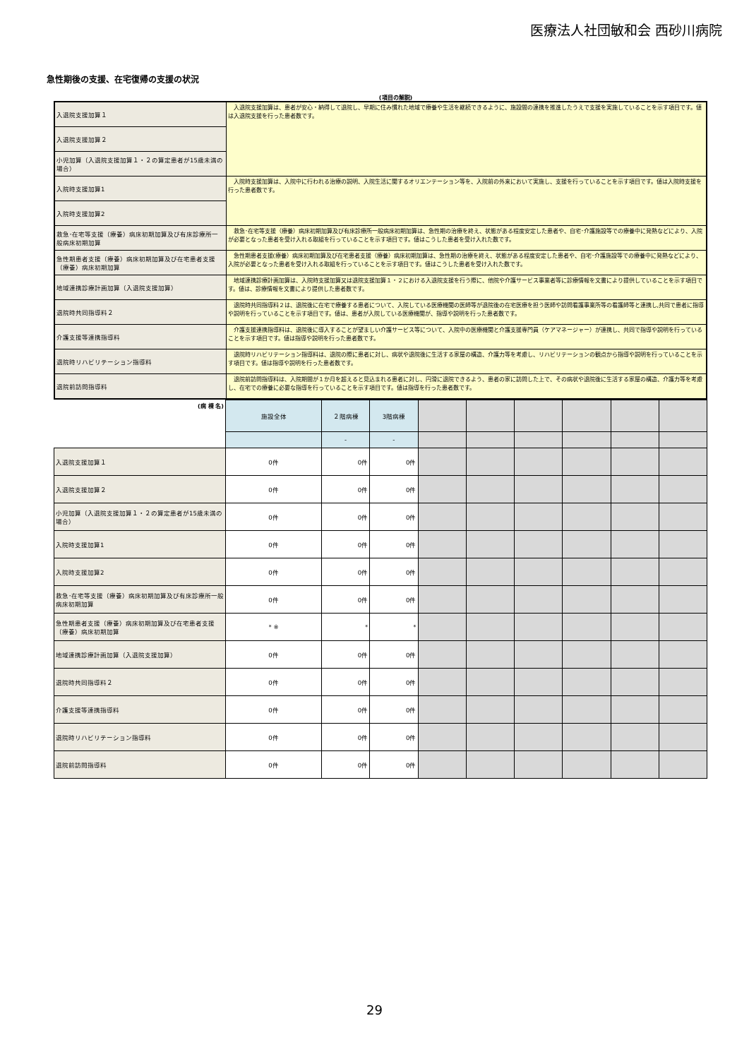医療法人社団敏和会 西砂川病院
急性期後の支援、在宅復帰の支援の状況
(項目の解説)
| 入退院支援加算１ | 入退院支援加算は、患者が安心・納得して退院し、早期に住み慣れた地域で療養や生活を継続できるように、施設間の連携を推進したうえで支援を実施していることを示す項目です。値は入退院支援を行った患者数です。 |
| 入退院支援加算２ | |
| 小児加算（入退院支援加算１・２の算定患者が15歳未満の場合） | |
| 入院時支援加算1 | 入院時支援加算は、入院中に行われる治療の説明、入院生活に関するオリエンテーション等を、入院前の外来において実施し、支援を行っていることを示す項目です。値は入院時支援を行った患者数です。 |
| 入院時支援加算2 | |
| 救急･在宅等支援（療養）病床初期加算及び有床診療所一般病床初期加算 | 救急･在宅等支援（療養）病床初期加算及び有床診療所一般病床初期加算は、急性期の治療を終え、状態がある程度安定した患者や、自宅･介護施設等での療養中に発熱などにより、入院が必要となった患者を受け入れる取組を行っていることを示す項目です。値はこうした患者を受け入れた数です。 |
| 急性期患者支援（療養）病床初期加算及び在宅患者支援（療養）病床初期加算 | 急性期患者支援(療養）病床初期加算及び在宅患者支援（療養）病床初期加算は、急性期の治療を終え、状態がある程度安定した患者や、自宅･介護施設等での療養中に発熱などにより、入院が必要となった患者を受け入れる取組を行っていることを示す項目です。値はこうした患者を受け入れた数です。 |
| 地域連携診療計画加算（入退院支援加算） | 地域連携診療計画加算は、入院時支援加算又は退院支援加算１・２における入退院支援を行う際に、他院や介護サービス事業者等に診療情報を文書により提供していることを示す項目です。値は、診療情報を文書により提供した患者数です。 |
| 退院時共同指導料２ | 退院時共同指導料２は、退院後に在宅で療養する患者について、入院している医療機関の医師等が退院後の在宅医療を担う医師や訪問看護事業所等の看護師等と連携し,共同で患者に指導や説明を行っていることを示す項目です。値は、患者が入院している医療機関が、指導や説明を行った患者数です。 |
| 介護支援等連携指導料 | 介護支援連携指導料は、退院後に導入することが望ましい介護サービス等について、入院中の医療機関と介護支援専門員（ケアマネージャー）が連携し、共同で指導や説明を行っていることを示す項目です。値は指導や説明を行った患者数です。 |
| 退院時リハビリテーション指導料 | 退院時リハビリテーション指導料は、退院の際に患者に対し、病状や退院後に生活する家屋の構造、介護力等を考慮し、リハビリテーションの観点から指導や説明を行っていることを示す項目です。値は指導や説明を行った患者数です。 |
| 退院前訪問指導料 | 退院前訪問指導料は、入院期間が１か月を超えると見込まれる患者に対し、円滑に退院できるよう、患者の家に訪問した上で、その病状や退院後に生活する家屋の構造、介護力等を考慮し、在宅での療養に必要な指導を行っていることを示す項目です。値は指導を行った患者数です。 |
| (病 棟 名) | 施設全体 | ２階病棟 | 3階病棟 | | | | | | |
| | | - | - | | | | | | |
| 入退院支援加算１ | 0件 | 0件 | 0件 | | | | | | |
| 入退院支援加算２ | 0件 | 0件 | 0件 | | | | | | |
| 小児加算（入退院支援加算１・２の算定患者が15歳未満の場合） | 0件 | 0件 | 0件 | | | | | | |
| 入院時支援加算1 | 0件 | 0件 | 0件 | | | | | | |
| 入院時支援加算2 | 0件 | 0件 | 0件 | | | | | | |
| 救急･在宅等支援（療養）病床初期加算及び有床診療所一般病床初期加算 | 0件 | 0件 | 0件 | | | | | | |
| 急性期患者支援（療養）病床初期加算及び在宅患者支援（療養）病床初期加算 | * ※ | * | * | | | | | | |
| 地域連携診療計画加算（入退院支援加算） | 0件 | 0件 | 0件 | | | | | | |
| 退院時共同指導料２ | 0件 | 0件 | 0件 | | | | | | |
| 介護支援等連携指導料 | 0件 | 0件 | 0件 | | | | | | |
| 退院時リハビリテーション指導料 | 0件 | 0件 | 0件 | | | | | | |
| 退院前訪問指導料 | 0件 | 0件 | 0件 | | | | | | |
29